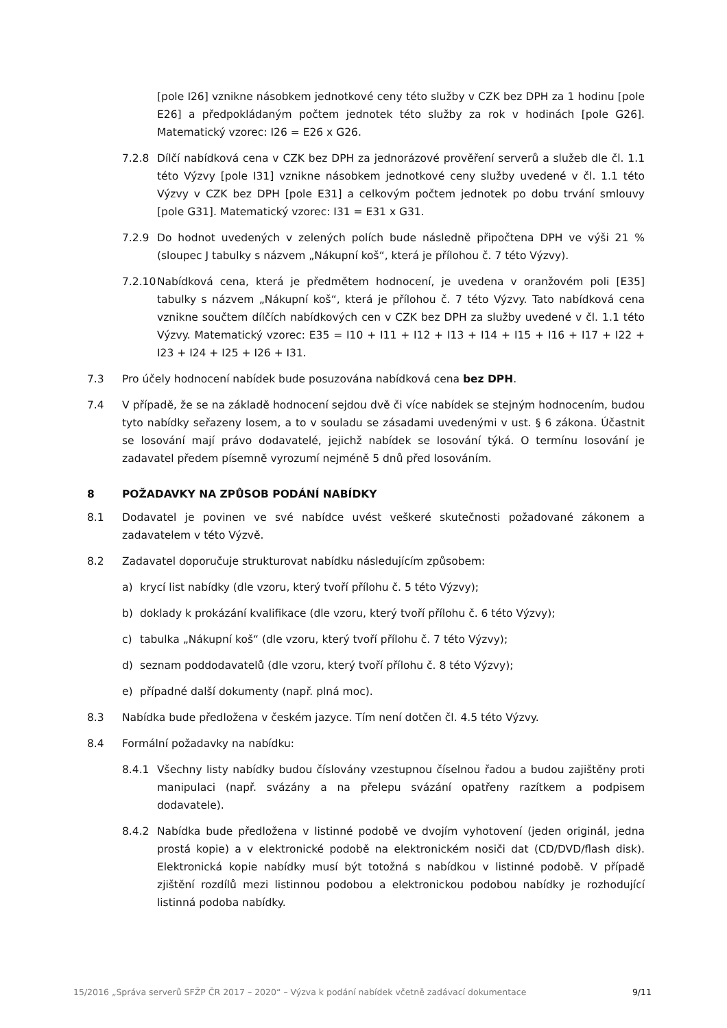[pole I26] vznikne násobkem jednotkové ceny této služby v CZK bez DPH za 1 hodinu [pole E26] a předpokládaným počtem jednotek této služby za rok v hodinách [pole G26]. Matematický vzorec: I26 = E26 x G26.
7.2.8 Dílčí nabídková cena v CZK bez DPH za jednorázové prověření serverů a služeb dle čl. 1.1 této Výzvy [pole I31] vznikne násobkem jednotkové ceny služby uvedené v čl. 1.1 této Výzvy v CZK bez DPH [pole E31] a celkovým počtem jednotek po dobu trvání smlouvy [pole G31]. Matematický vzorec: I31 = E31 x G31.
7.2.9 Do hodnot uvedených v zelených polích bude následně připočtena DPH ve výši 21 % (sloupec J tabulky s názvem „Nákupní koš“, která je přílohou č. 7 této Výzvy).
7.2.10 Nabídková cena, která je předmětem hodnocení, je uvedena v oranžovém poli [E35] tabulky s názvem „Nákupní koš“, která je přílohou č. 7 této Výzvy. Tato nabídková cena vznikne součtem dílčích nabídkových cen v CZK bez DPH za služby uvedené v čl. 1.1 této Výzvy. Matematický vzorec: E35 = I10 + I11 + I12 + I13 + I14 + I15 + I16 + I17 + I22 + I23 + I24 + I25 + I26 + I31.
7.3 Pro účely hodnocení nabídek bude posuzována nabídková cena bez DPH.
7.4 V případě, že se na základě hodnocení sejdou dvě či více nabídek se stejným hodnocením, budou tyto nabídky seřazeny losem, a to v souladu se zásadami uvedenými v ust. § 6 zákona. Účastnit se losování mají právo dodavatelé, jejichž nabídek se losování týká. O termínu losování je zadavatel předem písemně vyrozumí nejméně 5 dnů před losováním.
8 POŽADAVKY NA ZPŮSOB PODÁNÍ NABÍDKY
8.1 Dodavatel je povinen ve své nabídce uvést veškeré skutečnosti požadované zákonem a zadavatelem v této Výzvě.
8.2 Zadavatel doporučuje strukturovat nabídku následujícím způsobem:
a) krycí list nabídky (dle vzoru, který tvoří přílohu č. 5 této Výzvy);
b) doklady k prokázání kvalifikace (dle vzoru, který tvoří přílohu č. 6 této Výzvy);
c) tabulka „Nákupní koš“ (dle vzoru, který tvoří přílohu č. 7 této Výzvy);
d) seznam poddodavatelů (dle vzoru, který tvoří přílohu č. 8 této Výzvy);
e) případné další dokumenty (např. plná moc).
8.3 Nabídka bude předložena v českém jazyce. Tím není dotčen čl. 4.5 této Výzvy.
8.4 Formální požadavky na nabídku:
8.4.1 Všechny listy nabídky budou číslovány vzestupnou číselnou řadou a budou zajištěny proti manipulaci (např. svázány a na přelepu svázání opatřeny razítkem a podpisem dodavatele).
8.4.2 Nabídka bude předložena v listinné podobě ve dvojím vyhotovení (jeden originál, jedna prostá kopie) a v elektronické podobě na elektronickém nosiči dat (CD/DVD/flash disk). Elektronická kopie nabídky musí být totožná s nabídkou v listinné podobě. V případě zjištění rozdílů mezi listinnou podobou a elektronickou podobou nabídky je rozhodující listinná podoba nabídky.
15/2016 „Správa serverů SFŽP ČR 2017 – 2020“ – Výzva k podání nabídek včetně zadávací dokumentace 9/11